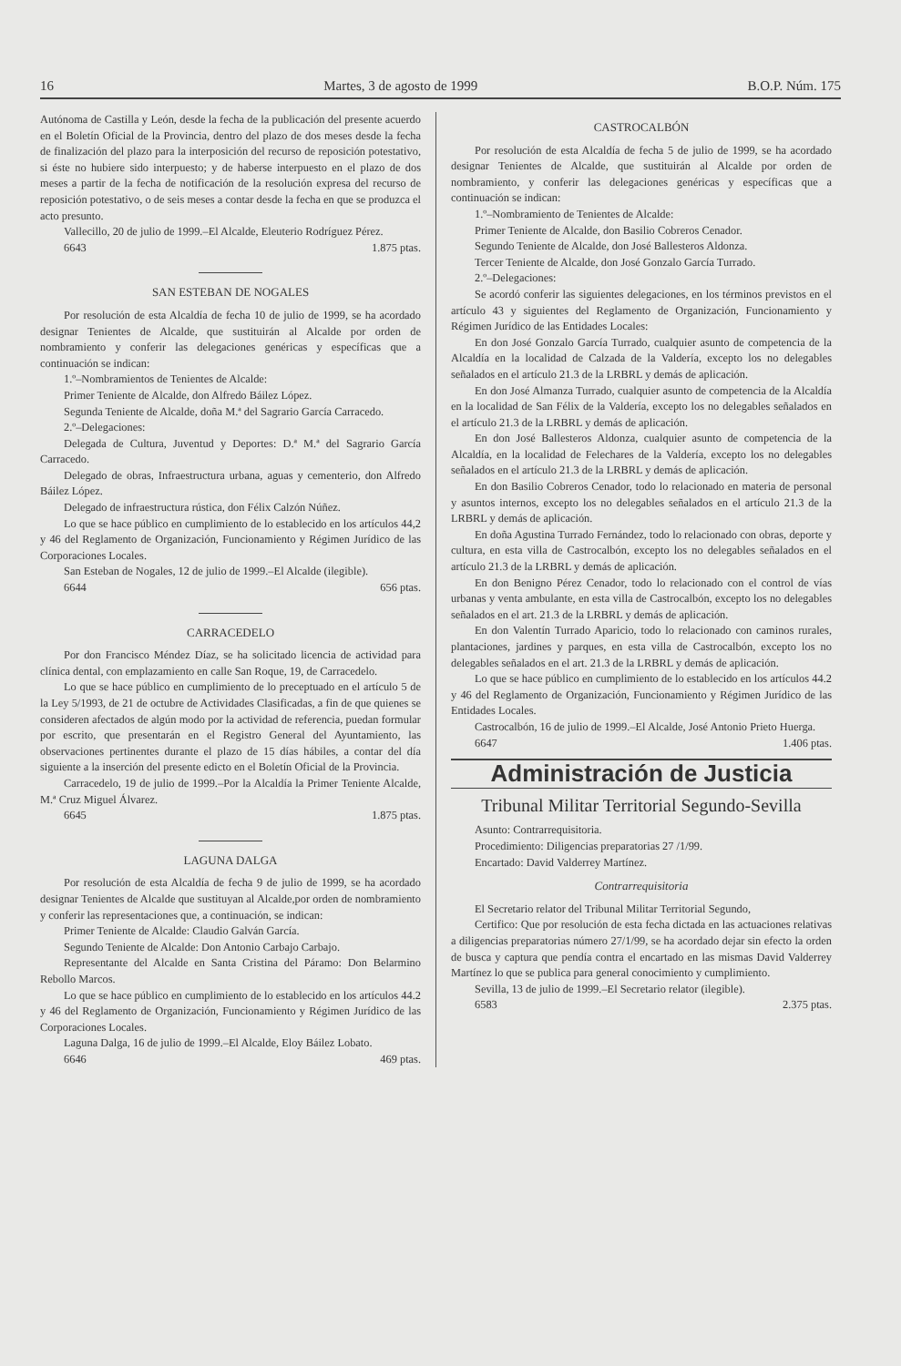16 Martes, 3 de agosto de 1999 B.O.P. Núm. 175
Autónoma de Castilla y León, desde la fecha de la publicación del presente acuerdo en el Boletín Oficial de la Provincia, dentro del plazo de dos meses desde la fecha de finalización del plazo para la interposición del recurso de reposición potestativo, si éste no hubiere sido interpuesto; y de haberse interpuesto en el plazo de dos meses a partir de la fecha de notificación de la resolución expresa del recurso de reposición potestativo, o de seis meses a contar desde la fecha en que se produzca el acto presunto.
Vallecillo, 20 de julio de 1999.–El Alcalde, Eleuterio Rodríguez Pérez.
6643 1.875 ptas.
SAN ESTEBAN DE NOGALES
Por resolución de esta Alcaldía de fecha 10 de julio de 1999, se ha acordado designar Tenientes de Alcalde, que sustituirán al Alcalde por orden de nombramiento y conferir las delegaciones genéricas y específicas que a continuación se indican:
1.º–Nombramientos de Tenientes de Alcalde:
Primer Teniente de Alcalde, don Alfredo Báilez López.
Segunda Teniente de Alcalde, doña M.ª del Sagrario García Carracedo.
2.º–Delegaciones:
Delegada de Cultura, Juventud y Deportes: D.ª M.ª del Sagrario García Carracedo.
Delegado de obras, Infraestructura urbana, aguas y cementerio, don Alfredo Báilez López.
Delegado de infraestructura rústica, don Félix Calzón Núñez.
Lo que se hace público en cumplimiento de lo establecido en los artículos 44,2 y 46 del Reglamento de Organización, Funcionamiento y Régimen Jurídico de las Corporaciones Locales.
San Esteban de Nogales, 12 de julio de 1999.–El Alcalde (ilegible).
6644 656 ptas.
CARRACEDELO
Por don Francisco Méndez Díaz, se ha solicitado licencia de actividad para clínica dental, con emplazamiento en calle San Roque, 19, de Carracedelo.
Lo que se hace público en cumplimiento de lo preceptuado en el artículo 5 de la Ley 5/1993, de 21 de octubre de Actividades Clasificadas, a fin de que quienes se consideren afectados de algún modo por la actividad de referencia, puedan formular por escrito, que presentarán en el Registro General del Ayuntamiento, las observaciones pertinentes durante el plazo de 15 días hábiles, a contar del día siguiente a la inserción del presente edicto en el Boletín Oficial de la Provincia.
Carracedelo, 19 de julio de 1999.–Por la Alcaldía la Primer Teniente Alcalde, M.ª Cruz Miguel Álvarez.
6645 1.875 ptas.
LAGUNA DALGA
Por resolución de esta Alcaldía de fecha 9 de julio de 1999, se ha acordado designar Tenientes de Alcalde que sustituyan al Alcalde,por orden de nombramiento y conferir las representaciones que, a continuación, se indican:
Primer Teniente de Alcalde: Claudio Galván García.
Segundo Teniente de Alcalde: Don Antonio Carbajo Carbajo.
Representante del Alcalde en Santa Cristina del Páramo: Don Belarmino Rebollo Marcos.
Lo que se hace público en cumplimiento de lo establecido en los artículos 44.2 y 46 del Reglamento de Organización, Funcionamiento y Régimen Jurídico de las Corporaciones Locales.
Laguna Dalga, 16 de julio de 1999.–El Alcalde, Eloy Báilez Lobato.
6646 469 ptas.
CASTROCALBÓN
Por resolución de esta Alcaldía de fecha 5 de julio de 1999, se ha acordado designar Tenientes de Alcalde, que sustituirán al Alcalde por orden de nombramiento, y conferir las delegaciones genéricas y específicas que a continuación se indican:
1.º–Nombramiento de Tenientes de Alcalde:
Primer Teniente de Alcalde, don Basilio Cobreros Cenador.
Segundo Teniente de Alcalde, don José Ballesteros Aldonza.
Tercer Teniente de Alcalde, don José Gonzalo García Turrado.
2.º–Delegaciones:
Se acordó conferir las siguientes delegaciones, en los términos previstos en el artículo 43 y siguientes del Reglamento de Organización, Funcionamiento y Régimen Jurídico de las Entidades Locales:
En don José Gonzalo García Turrado, cualquier asunto de competencia de la Alcaldía en la localidad de Calzada de la Valdería, excepto los no delegables señalados en el artículo 21.3 de la LRBRL y demás de aplicación.
En don José Almanza Turrado, cualquier asunto de competencia de la Alcaldía en la localidad de San Félix de la Valdería, excepto los no delegables señalados en el artículo 21.3 de la LRBRL y demás de aplicación.
En don José Ballesteros Aldonza, cualquier asunto de competencia de la Alcaldía, en la localidad de Felechares de la Valdería, excepto los no delegables señalados en el artículo 21.3 de la LRBRL y demás de aplicación.
En don Basilio Cobreros Cenador, todo lo relacionado en materia de personal y asuntos internos, excepto los no delegables señalados en el artículo 21.3 de la LRBRL y demás de aplicación.
En doña Agustina Turrado Fernández, todo lo relacionado con obras, deporte y cultura, en esta villa de Castrocalbón, excepto los no delegables señalados en el artículo 21.3 de la LRBRL y demás de aplicación.
En don Benigno Pérez Cenador, todo lo relacionado con el control de vías urbanas y venta ambulante, en esta villa de Castrocalbón, excepto los no delegables señalados en el art. 21.3 de la LRBRL y demás de aplicación.
En don Valentín Turrado Aparicio, todo lo relacionado con caminos rurales, plantaciones, jardines y parques, en esta villa de Castrocalbón, excepto los no delegables señalados en el art. 21.3 de la LRBRL y demás de aplicación.
Lo que se hace público en cumplimiento de lo establecido en los artículos 44.2 y 46 del Reglamento de Organización, Funcionamiento y Régimen Jurídico de las Entidades Locales.
Castrocalbón, 16 de julio de 1999.–El Alcalde, José Antonio Prieto Huerga.
6647 1.406 ptas.
Administración de Justicia
Tribunal Militar Territorial Segundo-Sevilla
Asunto: Contrarrequisitoria.
Procedimiento: Diligencias preparatorias 27 /1/99.
Encartado: David Valderrey Martínez.
Contrarrequisitoria
El Secretario relator del Tribunal Militar Territorial Segundo,
Certifico: Que por resolución de esta fecha dictada en las actuaciones relativas a diligencias preparatorias número 27/1/99, se ha acordado dejar sin efecto la orden de busca y captura que pendía contra el encartado en las mismas David Valderrey Martínez lo que se publica para general conocimiento y cumplimiento.
Sevilla, 13 de julio de 1999.–El Secretario relator (ilegible).
6583 2.375 ptas.